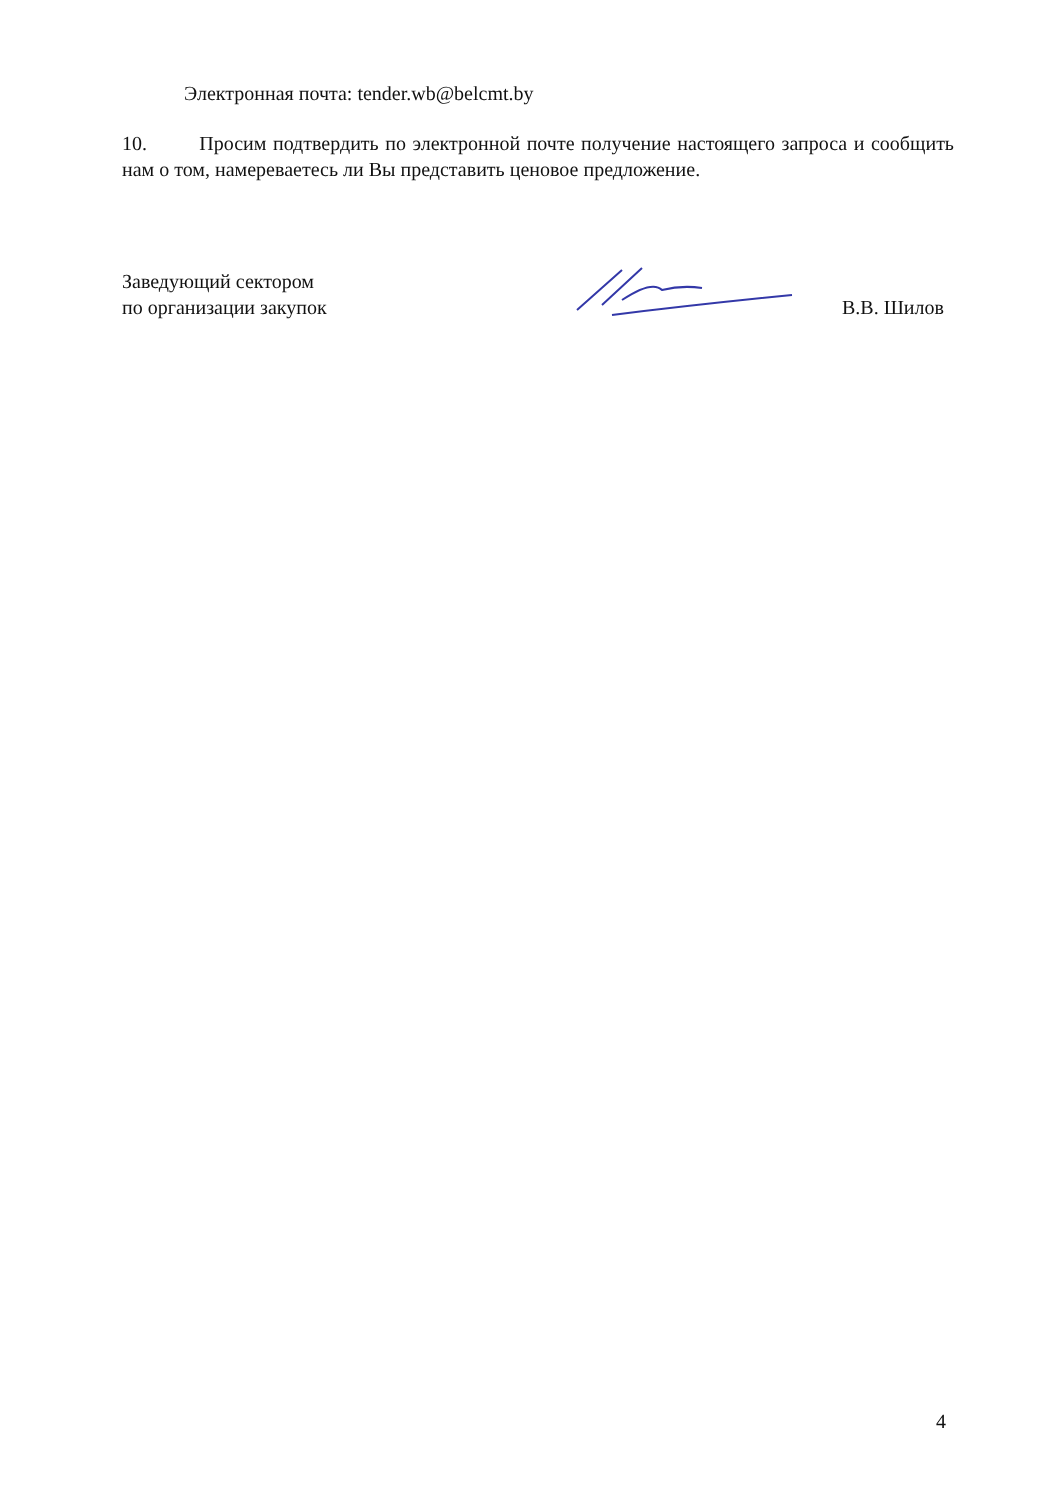Электронная почта: tender.wb@belcmt.by
10. Просим подтвердить по электронной почте получение настоящего запроса и сообщить нам о том, намереваетесь ли Вы представить ценовое предложение.
Заведующий сектором
по организации закупок
В.В. Шилов
4